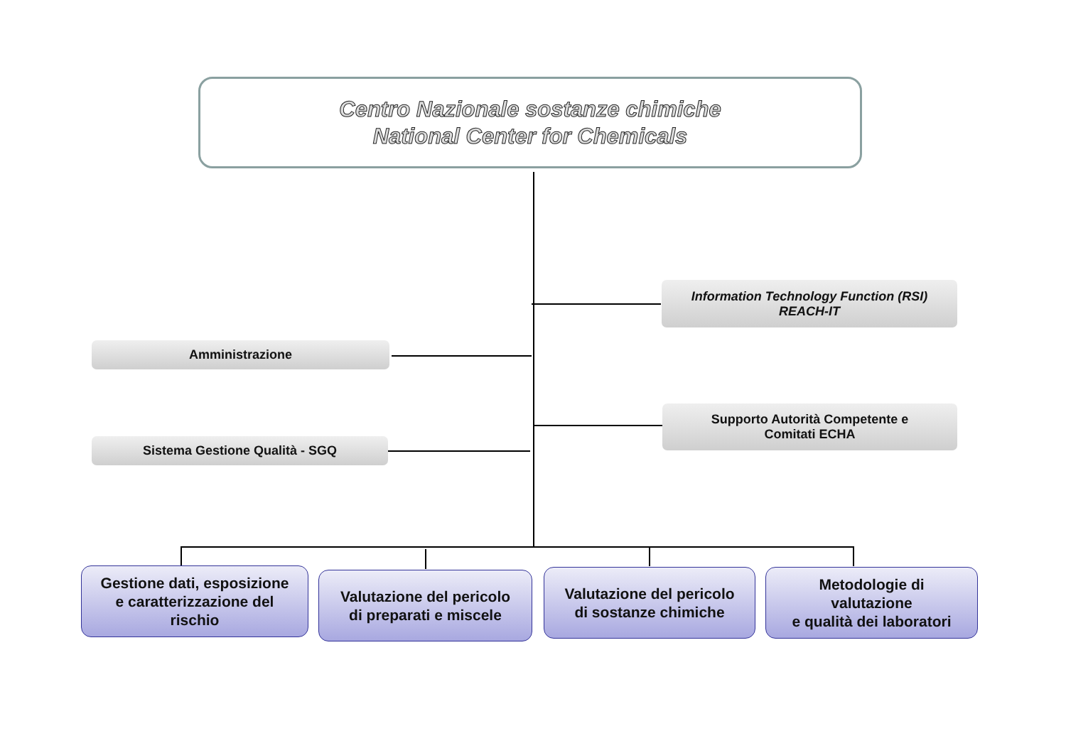Centro Nazionale sostanze chimiche
National Center for Chemicals
Information Technology Function (RSI)
REACH-IT
Amministrazione
Supporto Autorità Competente e
Comitati ECHA
Sistema Gestione Qualità - SGQ
Gestione dati, esposizione
e caratterizzazione del
rischio
Valutazione del pericolo
di preparati e miscele
Valutazione del pericolo
di sostanze chimiche
Metodologie di
valutazione
e qualità dei laboratori